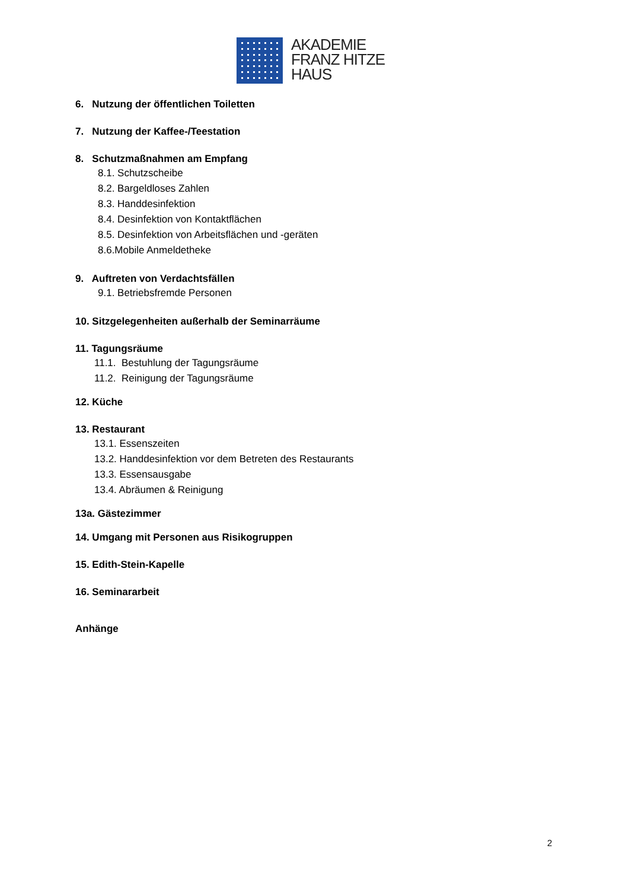AKADEMIE
FRANZ HITZE
HAUS
6. Nutzung der öffentlichen Toiletten
7. Nutzung der Kaffee-/Teestation
8. Schutzmaßnahmen am Empfang
8.1. Schutzscheibe
8.2. Bargeldloses Zahlen
8.3. Handdesinfektion
8.4. Desinfektion von Kontaktflächen
8.5. Desinfektion von Arbeitsflächen und -geräten
8.6.Mobile Anmeldetheke
9. Auftreten von Verdachtsfällen
9.1. Betriebsfremde Personen
10. Sitzgelegenheiten außerhalb der Seminarräume
11. Tagungsräume
11.1. Bestuhlung der Tagungsräume
11.2. Reinigung der Tagungsräume
12. Küche
13. Restaurant
13.1. Essenszeiten
13.2. Handdesinfektion vor dem Betreten des Restaurants
13.3. Essensausgabe
13.4. Abräumen & Reinigung
13a. Gästezimmer
14. Umgang mit Personen aus Risikogruppen
15. Edith-Stein-Kapelle
16. Seminararbeit
Anhänge
2